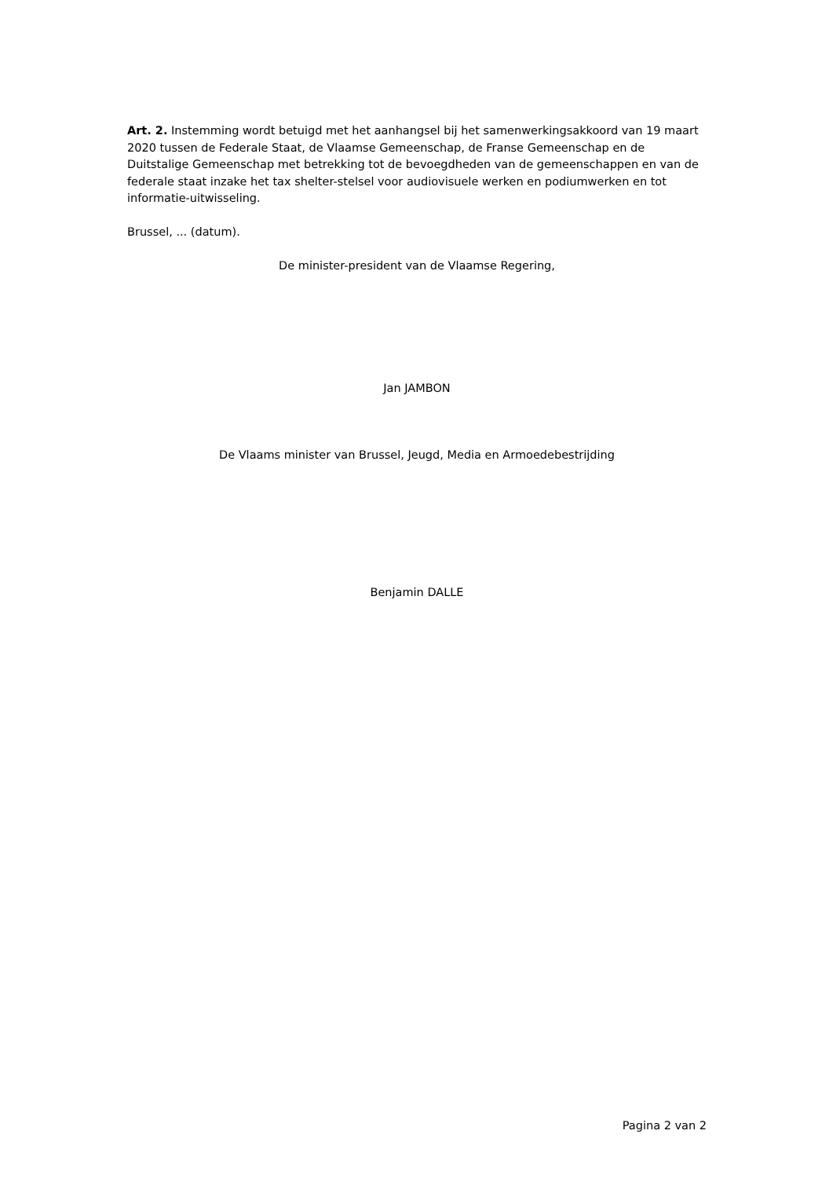Art. 2. Instemming wordt betuigd met het aanhangsel bij het samenwerkingsakkoord van 19 maart 2020 tussen de Federale Staat, de Vlaamse Gemeenschap, de Franse Gemeenschap en de Duitstalige Gemeenschap met betrekking tot de bevoegdheden van de gemeenschappen en van de federale staat inzake het tax shelter-stelsel voor audiovisuele werken en podiumwerken en tot informatie-uitwisseling.
Brussel, ... (datum).
De minister-president van de Vlaamse Regering,
Jan JAMBON
De Vlaams minister van Brussel, Jeugd, Media en Armoedebestrijding
Benjamin DALLE
Pagina 2 van 2